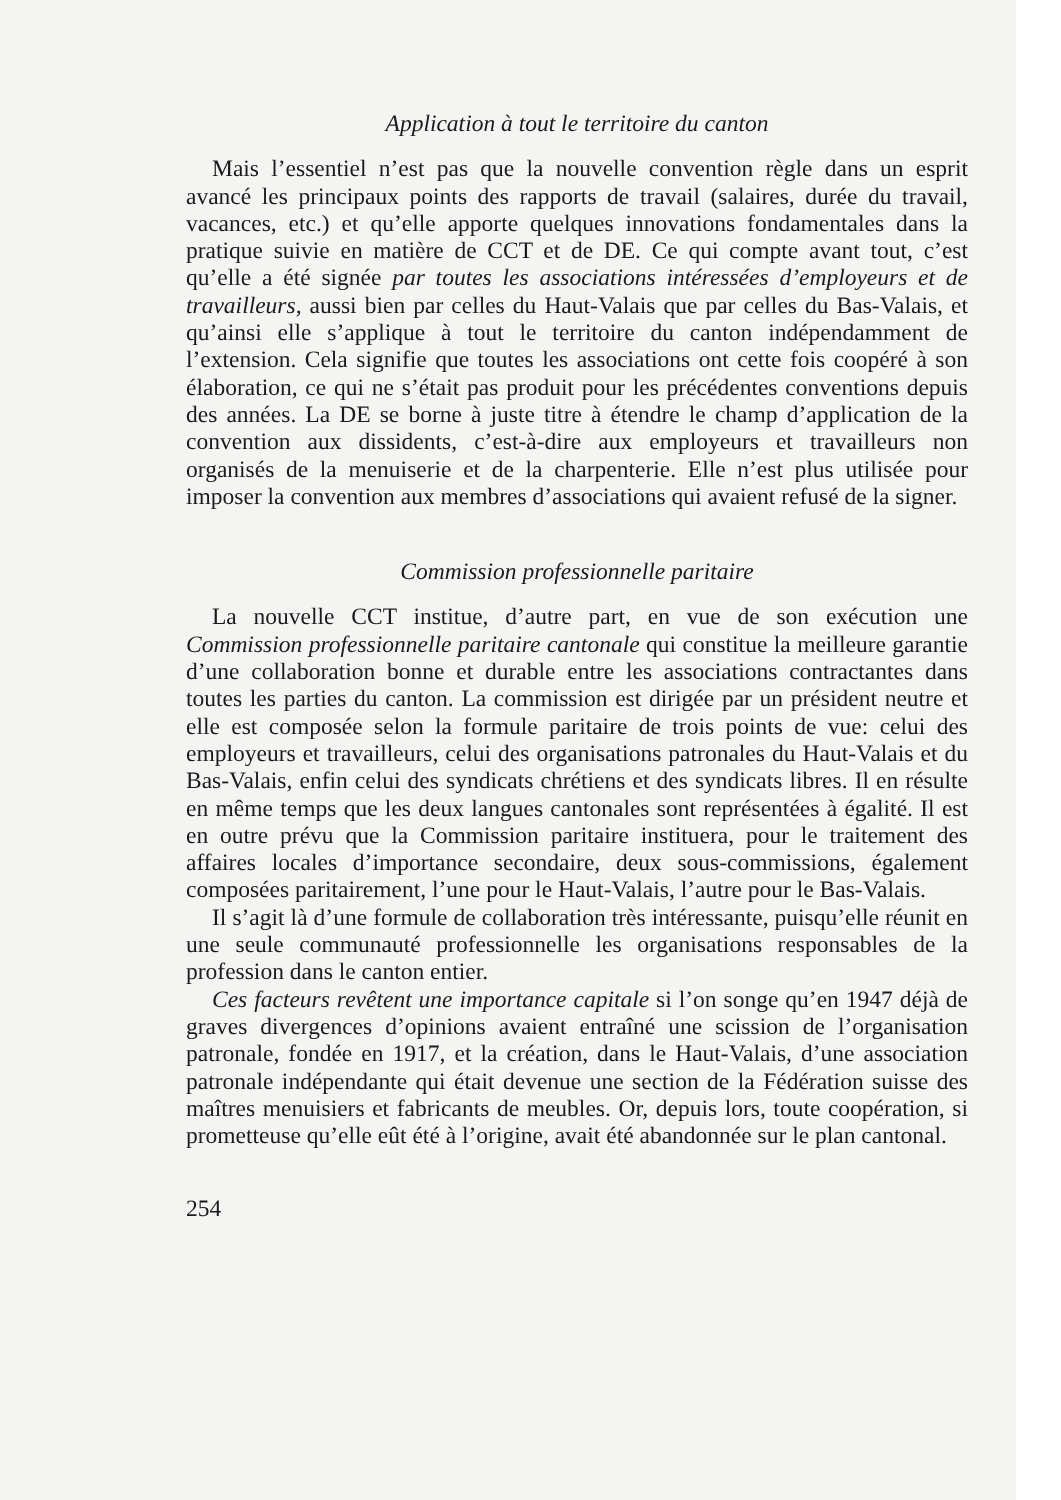Application à tout le territoire du canton
Mais l’essentiel n’est pas que la nouvelle convention règle dans un esprit avancé les principaux points des rapports de travail (salaires, durée du travail, vacances, etc.) et qu’elle apporte quelques innovations fondamentales dans la pratique suivie en matière de CCT et de DE. Ce qui compte avant tout, c’est qu’elle a été signée par toutes les associations intéressées d’employeurs et de travailleurs, aussi bien par celles du Haut-Valais que par celles du Bas-Valais, et qu’ainsi elle s’applique à tout le territoire du canton indépendamment de l’extension. Cela signifie que toutes les associations ont cette fois coopéré à son élaboration, ce qui ne s’était pas produit pour les précédentes conventions depuis des années. La DE se borne à juste titre à étendre le champ d’application de la convention aux dissidents, c’est-à-dire aux employeurs et travailleurs non organisés de la menuiserie et de la charpenterie. Elle n’est plus utilisée pour imposer la convention aux membres d’associations qui avaient refusé de la signer.
Commission professionnelle paritaire
La nouvelle CCT institue, d’autre part, en vue de son exécution une Commission professionnelle paritaire cantonale qui constitue la meilleure garantie d’une collaboration bonne et durable entre les associations contractantes dans toutes les parties du canton. La commission est dirigée par un président neutre et elle est composée selon la formule paritaire de trois points de vue: celui des employeurs et travailleurs, celui des organisations patronales du Haut-Valais et du Bas-Valais, enfin celui des syndicats chrétiens et des syndicats libres. Il en résulte en même temps que les deux langues cantonales sont représentées à égalité. Il est en outre prévu que la Commission paritaire instituera, pour le traitement des affaires locales d’importance secondaire, deux sous-commissions, également composées paritairement, l’une pour le Haut-Valais, l’autre pour le Bas-Valais.
Il s’agit là d’une formule de collaboration très intéressante, puisqu’elle réunit en une seule communauté professionnelle les organisations responsables de la profession dans le canton entier.
Ces facteurs revêtent une importance capitale si l’on songe qu’en 1947 déjà de graves divergences d’opinions avaient entraîné une scission de l’organisation patronale, fondée en 1917, et la création, dans le Haut-Valais, d’une association patronale indépendante qui était devenue une section de la Fédération suisse des maîtres menuisiers et fabricants de meubles. Or, depuis lors, toute coopération, si prometteuse qu’elle eût été à l’origine, avait été abandonnée sur le plan cantonal.
254